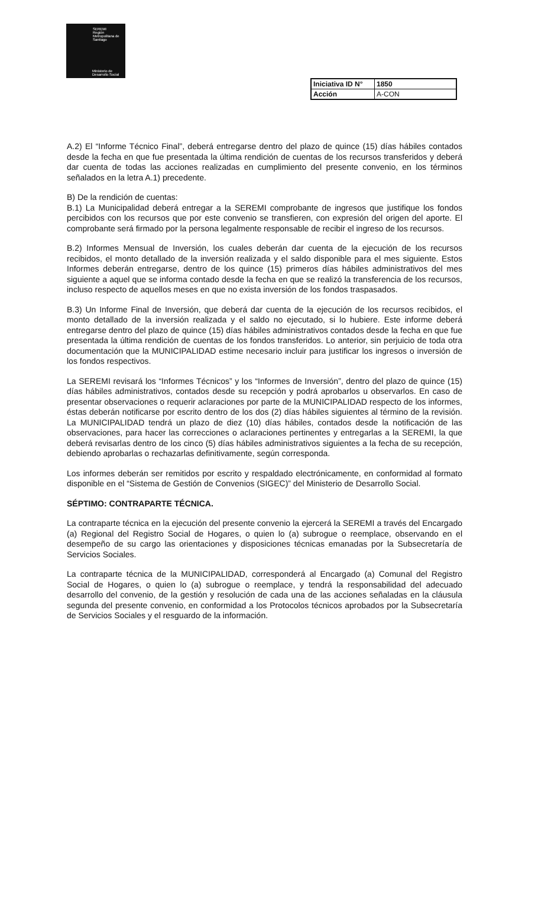SEREMI
Región Metropolitana de Santiago
Ministerio de
Desarrollo Social
| Iniciativa ID N° | 1850 |
| Acción | A-CON |
A.2) El “Informe Técnico Final”, deberá entregarse dentro del plazo de quince (15) días hábiles contados desde la fecha en que fue presentada la última rendición de cuentas de los recursos transferidos y deberá dar cuenta de todas las acciones realizadas en cumplimiento del presente convenio, en los términos señalados en la letra A.1) precedente.
B) De la rendición de cuentas:
B.1) La Municipalidad deberá entregar a la SEREMI comprobante de ingresos que justifique los fondos percibidos con los recursos que por este convenio se transfieren, con expresión del origen del aporte. El comprobante será firmado por la persona legalmente responsable de recibir el ingreso de los recursos.
B.2) Informes Mensual de Inversión, los cuales deberán dar cuenta de la ejecución de los recursos recibidos, el monto detallado de la inversión realizada y el saldo disponible para el mes siguiente. Estos Informes deberán entregarse, dentro de los quince (15) primeros días hábiles administrativos del mes siguiente a aquel que se informa contado desde la fecha en que se realizó la transferencia de los recursos, incluso respecto de aquellos meses en que no exista inversión de los fondos traspasados.
B.3) Un Informe Final de Inversión, que deberá dar cuenta de la ejecución de los recursos recibidos, el monto detallado de la inversión realizada y el saldo no ejecutado, si lo hubiere. Este informe deberá entregarse dentro del plazo de quince (15) días hábiles administrativos contados desde la fecha en que fue presentada la última rendición de cuentas de los fondos transferidos. Lo anterior, sin perjuicio de toda otra documentación que la MUNICIPALIDAD estime necesario incluir para justificar los ingresos o inversión de los fondos respectivos.
La SEREMI revisará los “Informes Técnicos” y los “Informes de Inversión”, dentro del plazo de quince (15) días hábiles administrativos, contados desde su recepción y podrá aprobarlos u observarlos. En caso de presentar observaciones o requerir aclaraciones por parte de la MUNICIPALIDAD respecto de los informes, éstas deberán notificarse por escrito dentro de los dos (2) días hábiles siguientes al término de la revisión. La MUNICIPALIDAD tendrá un plazo de diez (10) días hábiles, contados desde la notificación de las observaciones, para hacer las correcciones o aclaraciones pertinentes y entregarlas a la SEREMI, la que deberá revisarlas dentro de los cinco (5) días hábiles administrativos siguientes a la fecha de su recepción, debiendo aprobarlas o rechazarlas definitivamente, según corresponda.
Los informes deberán ser remitidos por escrito y respaldado electrónicamente, en conformidad al formato disponible en el “Sistema de Gestión de Convenios (SIGEC)” del Ministerio de Desarrollo Social.
SÉPTIMO: CONTRAPARTE TÉCNICA.
La contraparte técnica en la ejecución del presente convenio la ejercerá la SEREMI a través del Encargado (a) Regional del Registro Social de Hogares, o quien lo (a) subrogue o reemplace, observando en el desempeño de su cargo las orientaciones y disposiciones técnicas emanadas por la Subsecretaría de Servicios Sociales.
La contraparte técnica de la MUNICIPALIDAD, corresponderá al Encargado (a) Comunal del Registro Social de Hogares, o quien lo (a) subrogue o reemplace, y tendrá la responsabilidad del adecuado desarrollo del convenio, de la gestión y resolución de cada una de las acciones señaladas en la cláusula segunda del presente convenio, en conformidad a los Protocolos técnicos aprobados por la Subsecretaría de Servicios Sociales y el resguardo de la información.